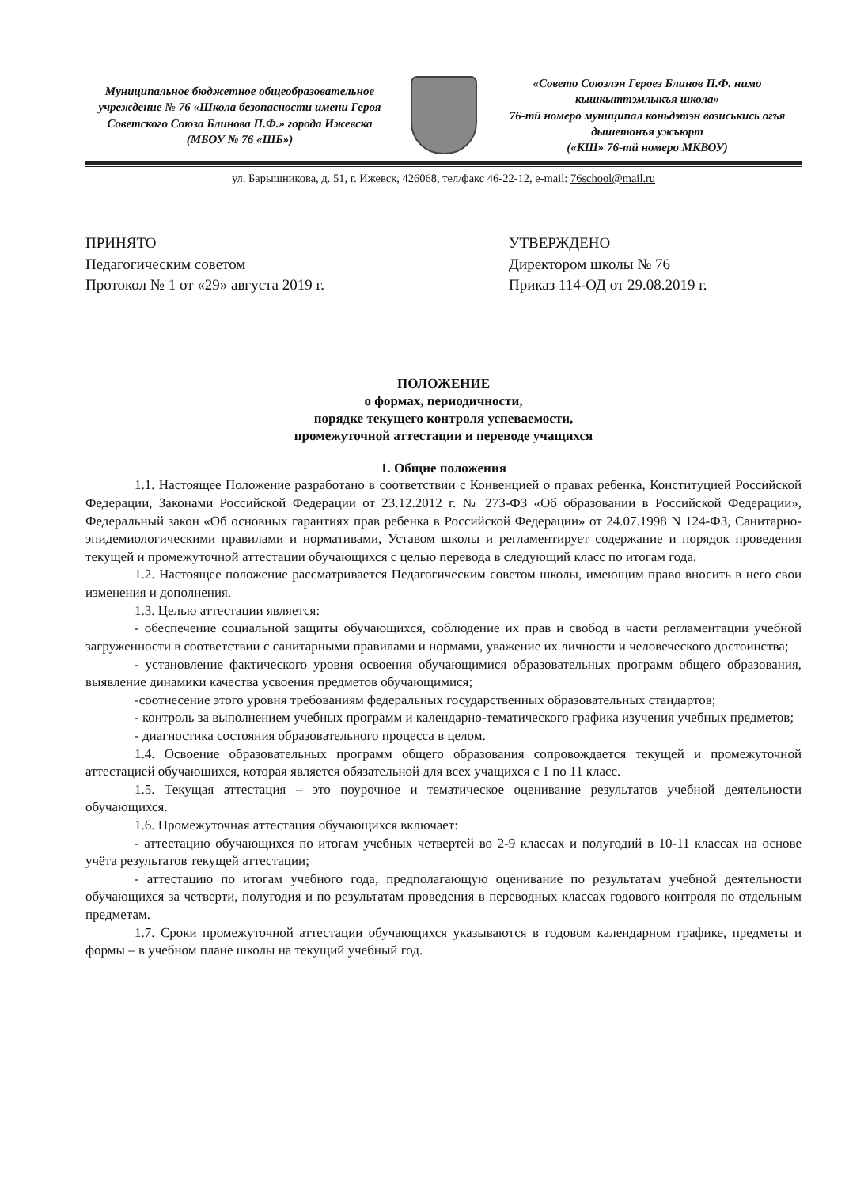Муниципальное бюджетное общеобразовательное учреждение № 76 «Школа безопасности имени Героя Советского Союза Блинова П.Ф.» города Ижевска
(МБОУ № 76 «ШБ»)
«Совето Союзлэн Героез Блинов П.Ф. нимо кышкыттэмлыкъя школа»
76-тӥ номеро муниципал коньдэтэн возиськись огъя дышетонъя ужъюрт
(«КШ» 76-тӥ номеро МКВОУ)
ул. Барышникова, д. 51, г. Ижевск, 426068, тел/факс 46-22-12, e-mail: 76school@mail.ru
ПРИНЯТО
Педагогическим советом
Протокол № 1 от «29» августа 2019 г.
УТВЕРЖДЕНО
Директором школы № 76
Приказ 114-ОД от 29.08.2019 г.
ПОЛОЖЕНИЕ
о формах, периодичности,
порядке текущего контроля успеваемости,
промежуточной аттестации и переводе учащихся
1. Общие положения
1.1. Настоящее Положение разработано в соответствии с Конвенцией о правах ребенка, Конституцией Российской Федерации, Законами Российской Федерации от 23.12.2012 г. № 273-ФЗ «Об образовании в Российской Федерации», Федеральный закон «Об основных гарантиях прав ребенка в Российской Федерации» от 24.07.1998 N 124-ФЗ, Санитарно-эпидемиологическими правилами и нормативами, Уставом школы и регламентирует содержание и порядок проведения текущей и промежуточной аттестации обучающихся с целью перевода в следующий класс по итогам года.
1.2. Настоящее положение рассматривается Педагогическим советом школы, имеющим право вносить в него свои изменения и дополнения.
1.3. Целью аттестации является:
- обеспечение социальной защиты обучающихся, соблюдение их прав и свобод в части регламентации учебной загруженности в соответствии с санитарными правилами и нормами, уважение их личности и человеческого достоинства;
- установление фактического уровня освоения обучающимися образовательных программ общего образования, выявление динамики качества усвоения предметов обучающимися;
-соотнесение этого уровня требованиям федеральных государственных образовательных стандартов;
- контроль за выполнением учебных программ и календарно-тематического графика изучения учебных предметов;
- диагностика состояния образовательного процесса в целом.
1.4. Освоение образовательных программ общего образования сопровождается текущей и промежуточной аттестацией обучающихся, которая является обязательной для всех учащихся с 1 по 11 класс.
1.5. Текущая аттестация – это поурочное и тематическое оценивание результатов учебной деятельности обучающихся.
1.6. Промежуточная аттестация обучающихся включает:
- аттестацию обучающихся по итогам учебных четвертей во 2-9 классах и полугодий в 10-11 классах на основе учёта результатов текущей аттестации;
- аттестацию по итогам учебного года, предполагающую оценивание по результатам учебной деятельности обучающихся за четверти, полугодия и по результатам проведения в переводных классах годового контроля по отдельным предметам.
1.7. Сроки промежуточной аттестации обучающихся указываются в годовом календарном графике, предметы и формы – в учебном плане школы на текущий учебный год.